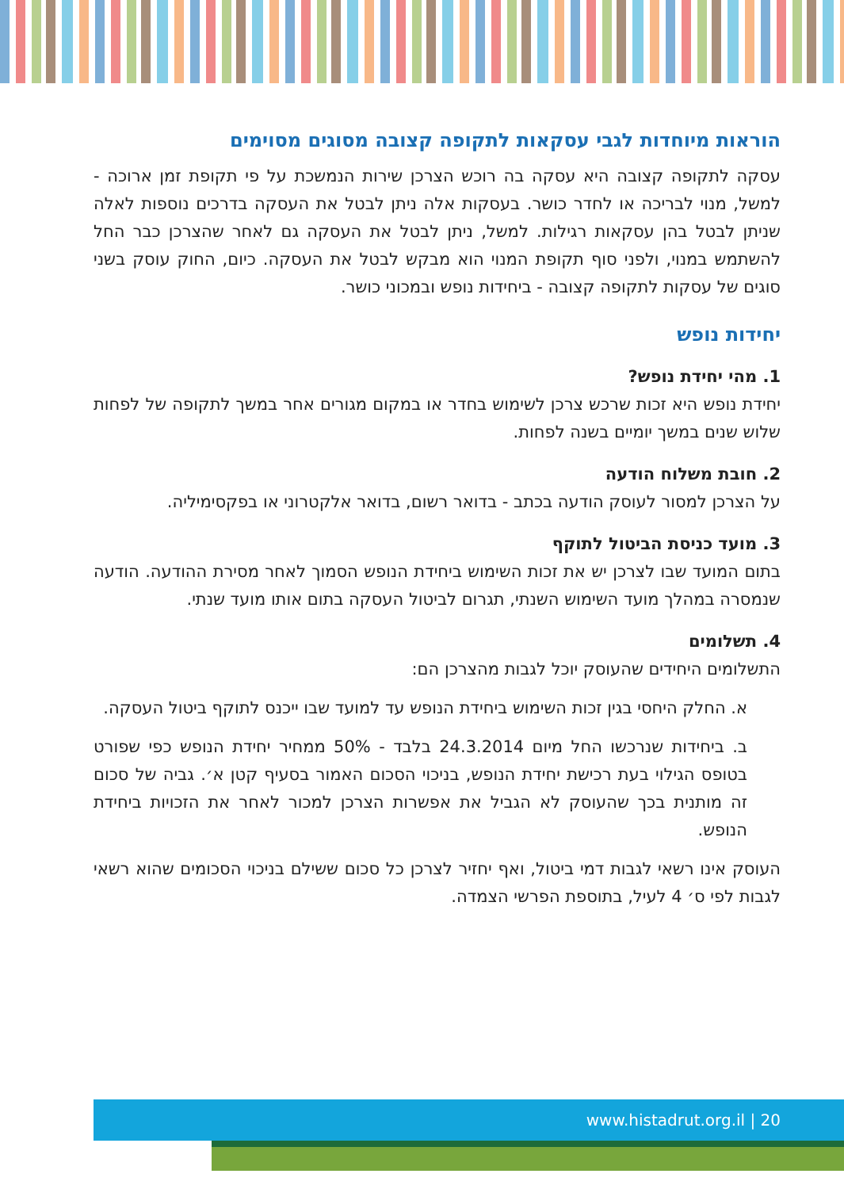הוראות מיוחדות לגבי עסקאות לתקופה קצובה מסוגים מסוימים
עסקה לתקופה קצובה היא עסקה בה רוכש הצרכן שירות הנמשכת על פי תקופת זמן ארוכה - למשל, מנוי לבריכה או לחדר כושר. בעסקות אלה ניתן לבטל את העסקה בדרכים נוספות לאלה שניתן לבטל בהן עסקאות רגילות. למשל, ניתן לבטל את העסקה גם לאחר שהצרכן כבר החל להשתמש במנוי, ולפני סוף תקופת המנוי הוא מבקש לבטל את העסקה. כיום, החוק עוסק בשני סוגים של עסקות לתקופה קצובה - ביחידות נופש ובמכוני כושר.
יחידות נופש
1. מהי יחידת נופש?
יחידת נופש היא זכות שרכש צרכן לשימוש בחדר או במקום מגורים אחר במשך לתקופה של לפחות שלוש שנים במשך יומיים בשנה לפחות.
2. חובת משלוח הודעה
על הצרכן למסור לעוסק הודעה בכתב - בדואר רשום, בדואר אלקטרוני או בפקסימיליה.
3. מועד כניסת הביטול לתוקף
בתום המועד שבו לצרכן יש את זכות השימוש ביחידת הנופש הסמוך לאחר מסירת ההודעה. הודעה שנמסרה במהלך מועד השימוש השנתי, תגרום לביטול העסקה בתום אותו מועד שנתי.
4. תשלומים
התשלומים היחידים שהעוסק יוכל לגבות מהצרכן הם:
א. החלק היחסי בגין זכות השימוש ביחידת הנופש עד למועד שבו ייכנס לתוקף ביטול העסקה.
ב. ביחידות שנרכשו החל מיום 24.3.2014 בלבד - 50% ממחיר יחידת הנופש כפי שפורט בטופס הגילוי בעת רכישת יחידת הנופש, בניכוי הסכום האמור בסעיף קטן א׳. גביה של סכום זה מותנית בכך שהעוסק לא הגביל את אפשרות הצרכן למכור לאחר את הזכויות ביחידת הנופש.
העוסק אינו רשאי לגבות דמי ביטול, ואף יחזיר לצרכן כל סכום ששילם בניכוי הסכומים שהוא רשאי לגבות לפי ס׳ 4 לעיל, בתוספת הפרשי הצמדה.
www.histadrut.org.il | 20